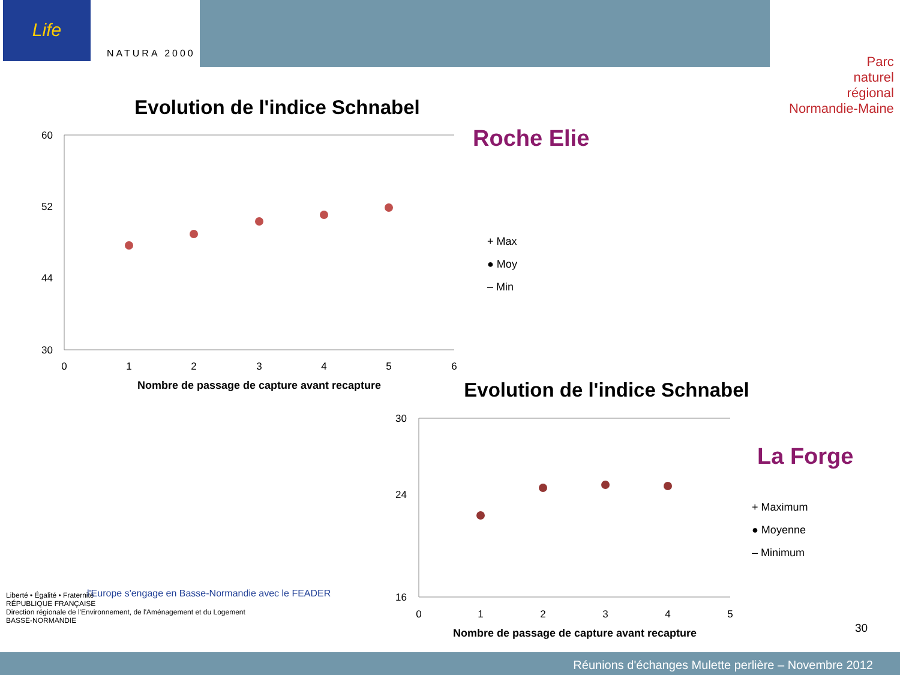Life
NATURA 2000
Parc
naturel
régional
Normandie-Maine
Liberté • Égalité • Fraternité
RÉPUBLIQUE FRANÇAISE
Direction régionale de l'Environnement, de l'Aménagement et du Logement
BASSE-NORMANDIE
l'Europe s'engage en Basse-Normandie avec le FEADER
Evolution de l'indice Schnabel
Roche Elie
60
52
44
30
0
1
2
3
4
5
6
Nombre de passage de capture avant recapture
+ Max
● Moy
– Min
Evolution de l'indice Schnabel
La Forge
30
24
16
0
1
2
3
4
5
Nombre de passage de capture avant recapture
+ Maximum
● Moyenne
– Minimum
30
Réunions d'échanges Mulette perlière – Novembre 2012